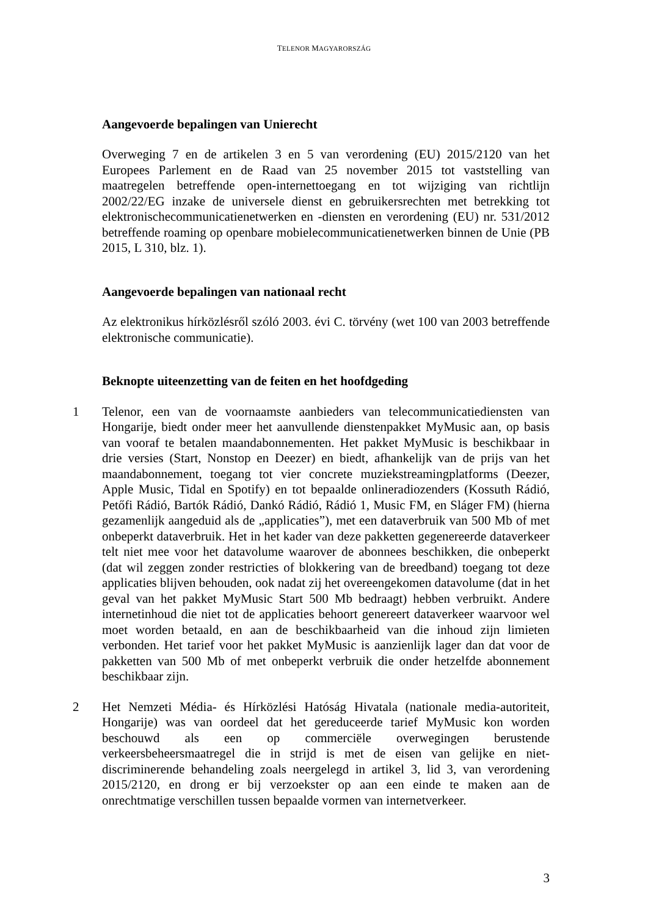TELENOR MAGYARORSZÁG
Aangevoerde bepalingen van Unierecht
Overweging 7 en de artikelen 3 en 5 van verordening (EU) 2015/2120 van het Europees Parlement en de Raad van 25 november 2015 tot vaststelling van maatregelen betreffende open-internettoegang en tot wijziging van richtlijn 2002/22/EG inzake de universele dienst en gebruikersrechten met betrekking tot elektronischecommunicatienetwerken en -diensten en verordening (EU) nr. 531/2012 betreffende roaming op openbare mobielecommunicatienetwerken binnen de Unie (PB 2015, L 310, blz. 1).
Aangevoerde bepalingen van nationaal recht
Az elektronikus hírközlésről szóló 2003. évi C. törvény (wet 100 van 2003 betreffende elektronische communicatie).
Beknopte uiteenzetting van de feiten en het hoofdgeding
1 Telenor, een van de voornaamste aanbieders van telecommunicatiediensten van Hongarije, biedt onder meer het aanvullende dienstenpakket MyMusic aan, op basis van vooraf te betalen maandabonnementen. Het pakket MyMusic is beschikbaar in drie versies (Start, Nonstop en Deezer) en biedt, afhankelijk van de prijs van het maandabonnement, toegang tot vier concrete muziekstreamingplatforms (Deezer, Apple Music, Tidal en Spotify) en tot bepaalde onlineradiozenders (Kossuth Rádió, Petőfi Rádió, Bartók Rádió, Dankó Rádió, Rádió 1, Music FM, en Sláger FM) (hierna gezamenlijk aangeduid als de „applicaties”), met een dataverbruik van 500 Mb of met onbeperkt dataverbruik. Het in het kader van deze pakketten gegenereerde dataverkeer telt niet mee voor het datavolume waarover de abonnees beschikken, die onbeperkt (dat wil zeggen zonder restricties of blokkering van de breedband) toegang tot deze applicaties blijven behouden, ook nadat zij het overeengekomen datavolume (dat in het geval van het pakket MyMusic Start 500 Mb bedraagt) hebben verbruikt. Andere internetinhoud die niet tot de applicaties behoort genereert dataverkeer waarvoor wel moet worden betaald, en aan de beschikbaarheid van die inhoud zijn limieten verbonden. Het tarief voor het pakket MyMusic is aanzienlijk lager dan dat voor de pakketten van 500 Mb of met onbeperkt verbruik die onder hetzelfde abonnement beschikbaar zijn.
2 Het Nemzeti Média- és Hírközlési Hatóság Hivatala (nationale media-autoriteit, Hongarije) was van oordeel dat het gereduceerde tarief MyMusic kon worden beschouwd als een op commerciële overwegingen berustende verkeersbeheersmaatregel die in strijd is met de eisen van gelijke en niet-discriminerende behandeling zoals neergelegd in artikel 3, lid 3, van verordening 2015/2120, en drong er bij verzoekster op aan een einde te maken aan de onrechtmatige verschillen tussen bepaalde vormen van internetverkeer.
3